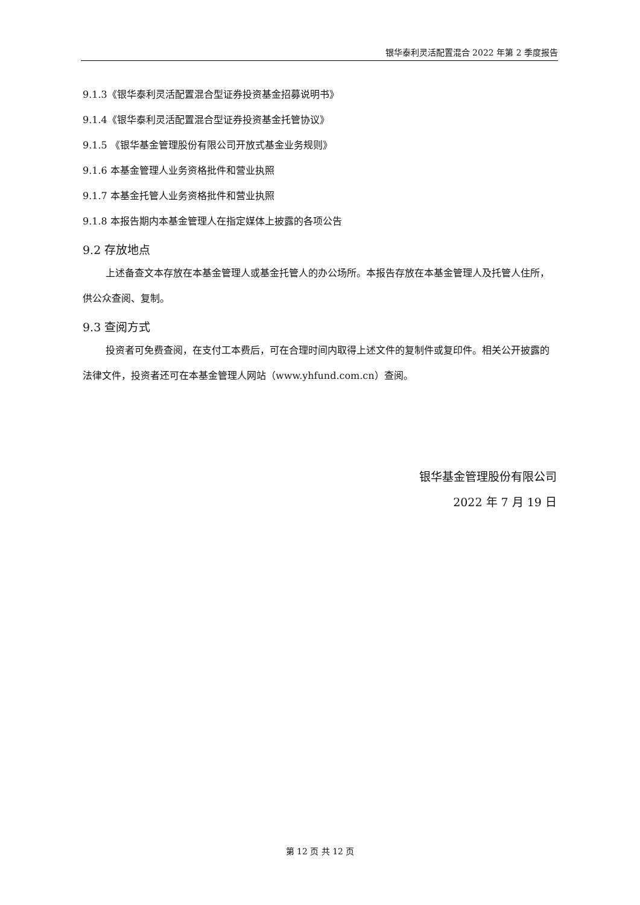银华泰利灵活配置混合 2022 年第 2 季度报告
9.1.3《银华泰利灵活配置混合型证券投资基金招募说明书》
9.1.4《银华泰利灵活配置混合型证券投资基金托管协议》
9.1.5 《银华基金管理股份有限公司开放式基金业务规则》
9.1.6 本基金管理人业务资格批件和营业执照
9.1.7 本基金托管人业务资格批件和营业执照
9.1.8 本报告期内本基金管理人在指定媒体上披露的各项公告
9.2 存放地点
上述备查文本存放在本基金管理人或基金托管人的办公场所。本报告存放在本基金管理人及托管人住所，供公众查阅、复制。
9.3 查阅方式
投资者可免费查阅，在支付工本费后，可在合理时间内取得上述文件的复制件或复印件。相关公开披露的法律文件，投资者还可在本基金管理人网站（www.yhfund.com.cn）查阅。
银华基金管理股份有限公司
2022 年 7 月 19 日
第 12 页 共 12 页